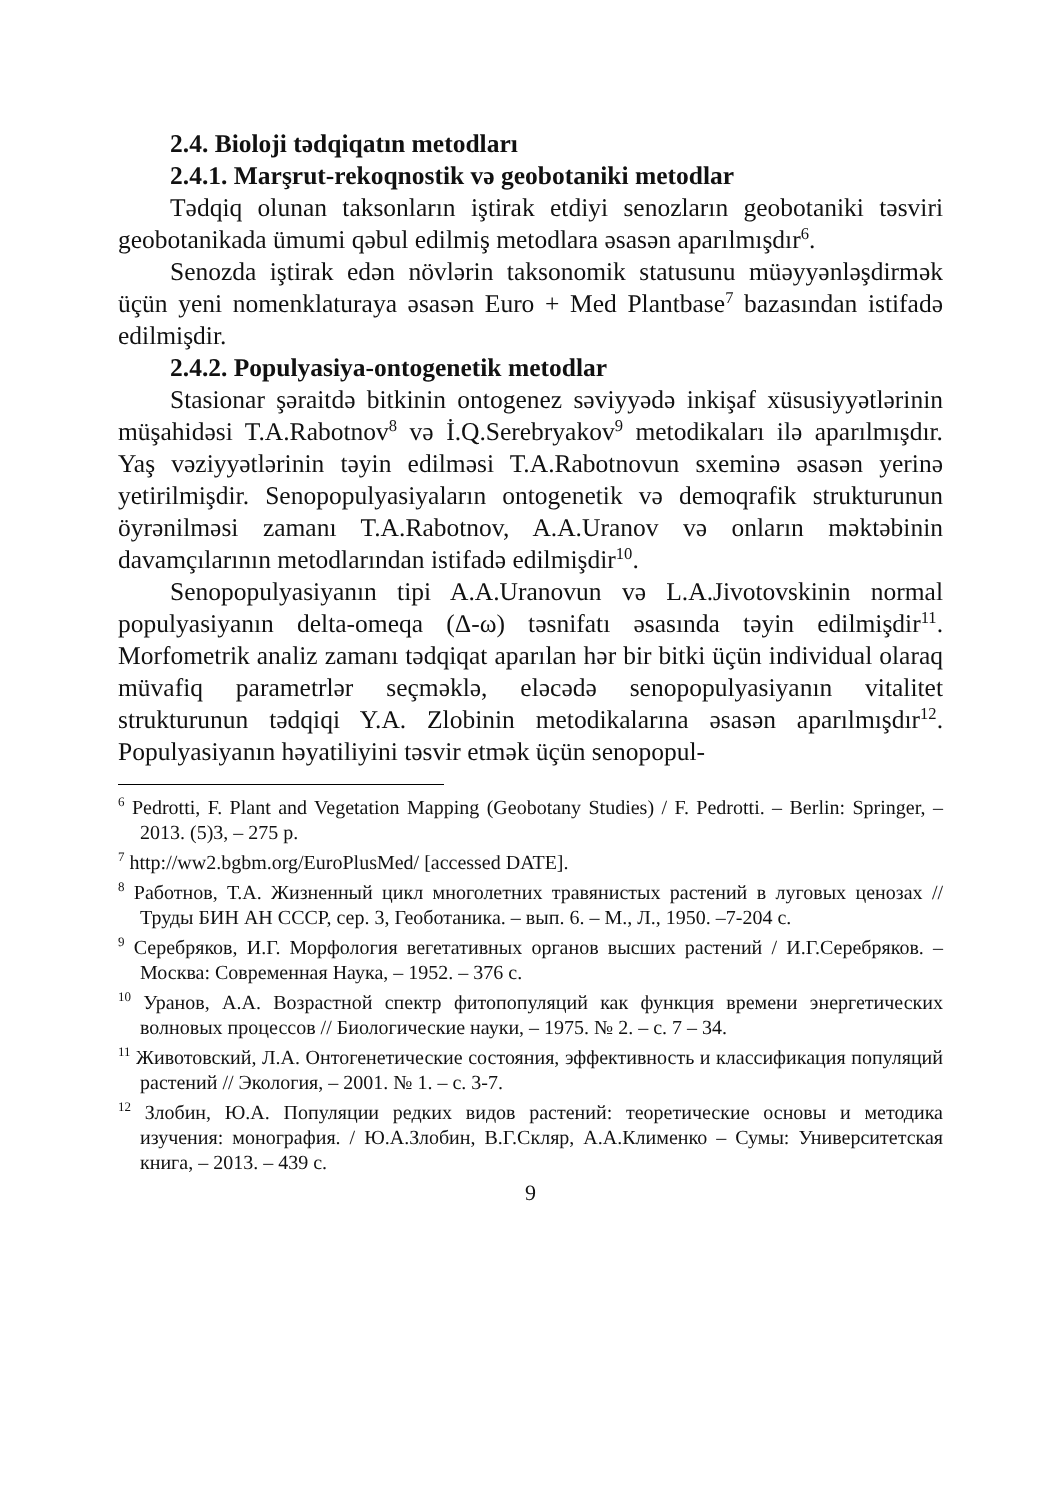2.4. Bioloji tədqiqatın metodları
2.4.1. Marşrut-rekoqnostik və geobotaniki metodlar
Tədqiq olunan taksonların iştirak etdiyi senozların geobotaniki təsviri geobotanikada ümumi qəbul edilmiş metodlara əsasən aparılmışdır<sup>6</sup>.
Senozda iştirak edən növlərin taksonomik statusunu müəyyənləşdirmək üçün yeni nomenklaturaya əsasən Euro + Med Plantbase<sup>7</sup> bazasından istifadə edilmişdir.
2.4.2. Populyasiya-ontogenetik metodlar
Stasionar şəraitdə bitkinin ontogenez səviyyədə inkişaf xüsusiyyətlərinin müşahidəsi T.A.Rabotnov<sup>8</sup> və İ.Q.Serebryakov<sup>9</sup> metodikaları ilə aparılmışdır. Yaş vəziyyətlərinin təyin edilməsi T.A.Rabotnovun sxeminə əsasən yerinə yetirilmişdir. Senopopulyasiyaların ontogenetik və demoqrafik strukturunun öyrənilməsi zamanı T.A.Rabotnov, A.A.Uranov və onların məktəbinin davamçılarının metodlarından istifadə edilmişdir<sup>10</sup>.
Senopopulyasiyanın tipi A.A.Uranovun və L.A.Jivotovskinin normal populyasiyanın delta-omeqa (Δ-ω) təsnifatı əsasında təyin edilmişdir<sup>11</sup>. Morfometrik analiz zamanı tədqiqat aparılan hər bir bitki üçün individual olaraq müvafiq parametrlər seçməklə, eləcədə senopopulyasiyanın vitalitet strukturunun tədqiqi Y.A. Zlobinin metodikalarına əsasən aparılmışdır<sup>12</sup>. Populyasiyanın həyatiliyini təsvir etmək üçün senopopul-
<sup>6</sup> Pedrotti, F. Plant and Vegetation Mapping (Geobotany Studies) / F. Pedrotti. – Berlin: Springer, – 2013. (5)3, – 275 p.
<sup>7</sup> http://ww2.bgbm.org/EuroPlusMed/ [accessed DATE].
<sup>8</sup> Работнов, Т.А. Жизненный цикл многолетних травянистых растений в луговых ценозах // Труды БИН АН СССР, сер. 3, Геоботаника. – вып. 6. – М., Л., 1950. –7-204 с.
<sup>9</sup> Серебряков, И.Г. Морфология вегетативных органов высших растений / И.Г.Серебряков. – Москва: Современная Наука, – 1952. – 376 с.
<sup>10</sup> Уранов, А.А. Возрастной спектр фитопопуляций как функция времени энергетических волновых процессов // Биологические науки, – 1975. № 2. – с. 7 – 34.
<sup>11</sup> Животовский, Л.А. Онтогенетические состояния, эффективность и классификация популяций растений // Экология, – 2001. № 1. – с. 3-7.
<sup>12</sup> Злобин, Ю.А. Популяции редких видов растений: теоретические основы и методика изучения: монография. / Ю.А.Злобин, В.Г.Скляр, А.А.Клименко – Сумы: Университетская книга, – 2013. – 439 с.
9